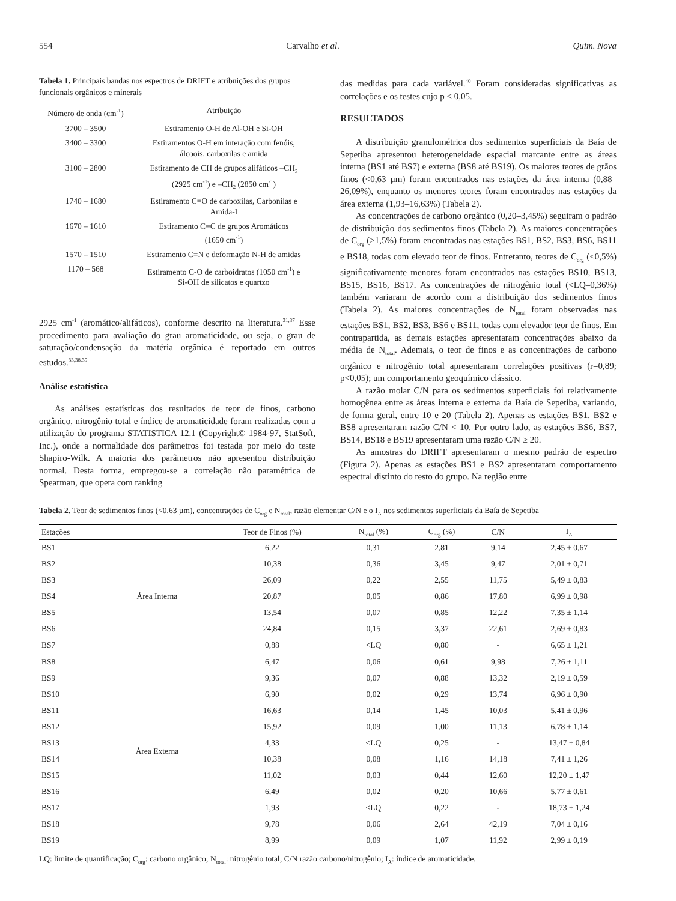554 Carvalho et al. Quim. Nova
Tabela 1. Principais bandas nos espectros de DRIFT e atribuições dos grupos funcionais orgânicos e minerais
| Número de onda (cm<sup>-1</sup>) | Atribuição |
| --- | --- |
| 3700 – 3500 | Estiramento O-H de Al-OH e Si-OH |
| 3400 – 3300 | Estiramentos O-H em interação com fenóis, álcoois, carboxilas e amida |
| 3100 – 2800 | Estiramento de CH de grupos alifáticos –CH<sub>3</sub> (2925 cm<sup>-1</sup>) e –CH<sub>2</sub> (2850 cm<sup>-1</sup>) |
| 1740 – 1680 | Estiramento C=O de carboxilas, Carbonilas e Amida-I |
| 1670 – 1610 | Estiramento C=C de grupos Aromáticos (1650 cm<sup>-1</sup>) |
| 1570 – 1510 | Estiramento C=N e deformação N-H de amidas |
| 1170 – 568 | Estiramento C-O de carboidratos (1050 cm<sup>-1</sup>) e Si-OH de silicatos e quartzo |
2925 cm<sup>-1</sup> (aromático/alifáticos), conforme descrito na literatura.<sup>31,37</sup> Esse procedimento para avaliação do grau aromaticidade, ou seja, o grau de saturação/condensação da matéria orgânica é reportado em outros estudos.<sup>33,38,39</sup>
Análise estatística
As análises estatísticas dos resultados de teor de finos, carbono orgânico, nitrogênio total e índice de aromaticidade foram realizadas com a utilização do programa STATISTICA 12.1 (Copyright© 1984-97, StatSoft, Inc.), onde a normalidade dos parâmetros foi testada por meio do teste Shapiro-Wilk. A maioria dos parâmetros não apresentou distribuição normal. Desta forma, empregou-se a correlação não paramétrica de Spearman, que opera com ranking
das medidas para cada variável.<sup>40</sup> Foram consideradas significativas as correlações e os testes cujo p < 0,05.
RESULTADOS
A distribuição granulométrica dos sedimentos superficiais da Baía de Sepetiba apresentou heterogeneidade espacial marcante entre as áreas interna (BS1 até BS7) e externa (BS8 até BS19). Os maiores teores de grãos finos (<0,63 µm) foram encontrados nas estações da área interna (0,88–26,09%), enquanto os menores teores foram encontrados nas estações da área externa (1,93–16,63%) (Tabela 2).
As concentrações de carbono orgânico (0,20–3,45%) seguiram o padrão de distribuição dos sedimentos finos (Tabela 2). As maiores concentrações de C<sub>org</sub> (>1,5%) foram encontradas nas estações BS1, BS2, BS3, BS6, BS11 e BS18, todas com elevado teor de finos. Entretanto, teores de C<sub>org</sub> (<0,5%) significativamente menores foram encontrados nas estações BS10, BS13, BS15, BS16, BS17. As concentrações de nitrogênio total (<LQ–0,36%) também variaram de acordo com a distribuição dos sedimentos finos (Tabela 2). As maiores concentrações de N<sub>total</sub> foram observadas nas estações BS1, BS2, BS3, BS6 e BS11, todas com elevador teor de finos. Em contrapartida, as demais estações apresentaram concentrações abaixo da média de N<sub>total</sub>. Ademais, o teor de finos e as concentrações de carbono orgânico e nitrogênio total apresentaram correlações positivas (r=0,89; p<0,05); um comportamento geoquímico clássico.
A razão molar C/N para os sedimentos superficiais foi relativamente homogênea entre as áreas interna e externa da Baía de Sepetiba, variando, de forma geral, entre 10 e 20 (Tabela 2). Apenas as estações BS1, BS2 e BS8 apresentaram razão C/N < 10. Por outro lado, as estações BS6, BS7, BS14, BS18 e BS19 apresentaram uma razão C/N ≥ 20.
As amostras do DRIFT apresentaram o mesmo padrão de espectro (Figura 2). Apenas as estações BS1 e BS2 apresentaram comportamento espectral distinto do resto do grupo. Na região entre
Tabela 2. Teor de sedimentos finos (<0,63 µm), concentrações de C<sub>org</sub> e N<sub>total</sub>, razão elementar C/N e o I<sub>A</sub> nos sedimentos superficiais da Baía de Sepetiba
| Estações | | Teor de Finos (%) | N<sub>total</sub> (%) | C<sub>org</sub> (%) | C/N | I<sub>A</sub> |
| --- | --- | --- | --- | --- | --- | --- |
| BS1 | Área Interna | 6,22 | 0,31 | 2,81 | 9,14 | 2,45 ± 0,67 |
| BS2 | | 10,38 | 0,36 | 3,45 | 9,47 | 2,01 ± 0,71 |
| BS3 | | 26,09 | 0,22 | 2,55 | 11,75 | 5,49 ± 0,83 |
| BS4 | | 20,87 | 0,05 | 0,86 | 17,80 | 6,99 ± 0,98 |
| BS5 | | 13,54 | 0,07 | 0,85 | 12,22 | 7,35 ± 1,14 |
| BS6 | | 24,84 | 0,15 | 3,37 | 22,61 | 2,69 ± 0,83 |
| BS7 | | 0,88 | <LQ | 0,80 | - | 6,65 ± 1,21 |
| BS8 | Área Externa | 6,47 | 0,06 | 0,61 | 9,98 | 7,26 ± 1,11 |
| BS9 | | 9,36 | 0,07 | 0,88 | 13,32 | 2,19 ± 0,59 |
| BS10 | | 6,90 | 0,02 | 0,29 | 13,74 | 6,96 ± 0,90 |
| BS11 | | 16,63 | 0,14 | 1,45 | 10,03 | 5,41 ± 0,96 |
| BS12 | | 15,92 | 0,09 | 1,00 | 11,13 | 6,78 ± 1,14 |
| BS13 | | 4,33 | <LQ | 0,25 | - | 13,47 ± 0,84 |
| BS14 | | 10,38 | 0,08 | 1,16 | 14,18 | 7,41 ± 1,26 |
| BS15 | | 11,02 | 0,03 | 0,44 | 12,60 | 12,20 ± 1,47 |
| BS16 | | 6,49 | 0,02 | 0,20 | 10,66 | 5,77 ± 0,61 |
| BS17 | | 1,93 | <LQ | 0,22 | - | 18,73 ± 1,24 |
| BS18 | | 9,78 | 0,06 | 2,64 | 42,19 | 7,04 ± 0,16 |
| BS19 | | 8,99 | 0,09 | 1,07 | 11,92 | 2,99 ± 0,19 |
LQ: limite de quantificação; C<sub>org</sub>: carbono orgânico; N<sub>total</sub>: nitrogênio total; C/N razão carbono/nitrogênio; I<sub>A</sub>: índice de aromaticidade.